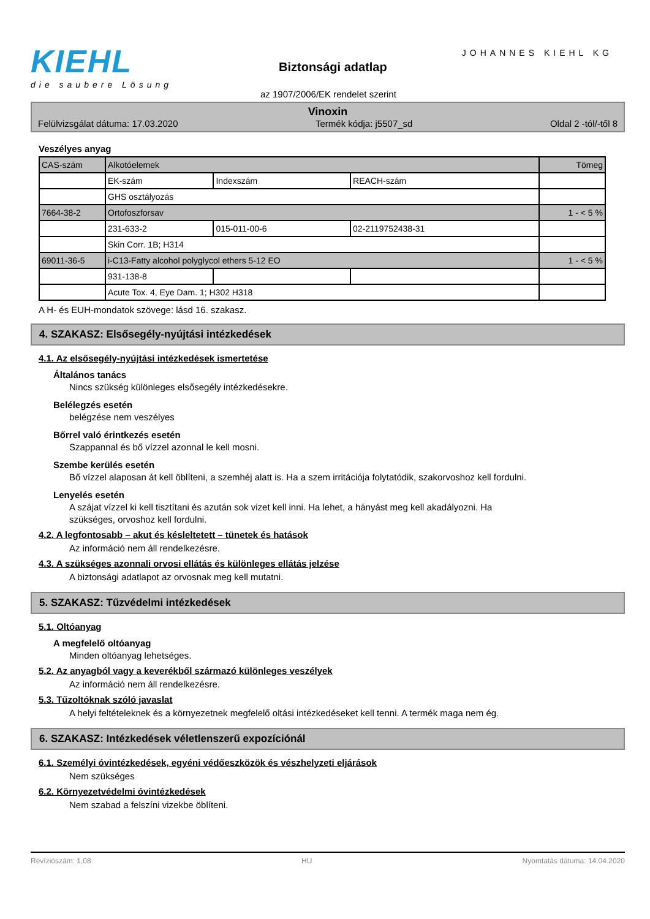KIEHL
die saubere Lösung
JOHANNES KIEHL KG
Biztonsági adatlap
az 1907/2006/EK rendelet szerint
Vinoxin
Felülvizsgálat dátuma: 17.03.2020 Termék kódja: j5507_sd Oldal 2 -tól/-től 8
Veszélyes anyag
| CAS-szám | Alkotóelemek | | | Tömeg |
| | EK-szám | Indexszám | REACH-szám | |
| | GHS osztályozás | | | |
| 7664-38-2 | Ortofoszforsav | | | 1 - < 5 % |
| | 231-633-2 | 015-011-00-6 | 02-2119752438-31 | |
| | Skin Corr. 1B; H314 | | | |
| 69011-36-5 | i-C13-Fatty alcohol polyglycol ethers 5-12 EO | | | 1 - < 5 % |
| | 931-138-8 | | | |
| | Acute Tox. 4, Eye Dam. 1; H302 H318 | | | |
A H- és EUH-mondatok szövege: lásd 16. szakasz.
4. SZAKASZ: Elsősegély-nyújtási intézkedések
4.1. Az elsősegély-nyújtási intézkedések ismertetése
Általános tanács
Nincs szükség különleges elsősegély intézkedésekre.
Belélegzés esetén
belégzése nem veszélyes
Bőrrel való érintkezés esetén
Szappannal és bő vízzel azonnal le kell mosni.
Szembe kerülés esetén
Bő vízzel alaposan át kell öblíteni, a szemhéj alatt is. Ha a szem irritációja folytatódik, szakorvoshoz kell fordulni.
Lenyelés esetén
A szájat vízzel ki kell tisztítani és azután sok vizet kell inni. Ha lehet, a hányást meg kell akadályozni. Ha szükséges, orvoshoz kell fordulni.
4.2. A legfontosabb – akut és késleltetett – tünetek és hatások
Az információ nem áll rendelkezésre.
4.3. A szükséges azonnali orvosi ellátás és különleges ellátás jelzése
A biztonsági adatlapot az orvosnak meg kell mutatni.
5. SZAKASZ: Tűzvédelmi intézkedések
5.1. Oltóanyag
A megfelelő oltóanyag
Minden oltóanyag lehetséges.
5.2. Az anyagból vagy a keverékből származó különleges veszélyek
Az információ nem áll rendelkezésre.
5.3. Tűzoltóknak szóló javaslat
A helyi feltételeknek és a környezetnek megfelelő oltási intézkedéseket kell tenni. A termék maga nem ég.
6. SZAKASZ: Intézkedések véletlenszerű expozíciónál
6.1. Személyi óvintézkedések, egyéni védőeszközök és vészhelyzeti eljárások
Nem szükséges
6.2. Környezetvédelmi óvintézkedések
Nem szabad a felszíni vizekbe öblíteni.
Revíziószám: 1,08 HU Nyomtatás dátuma: 14.04.2020